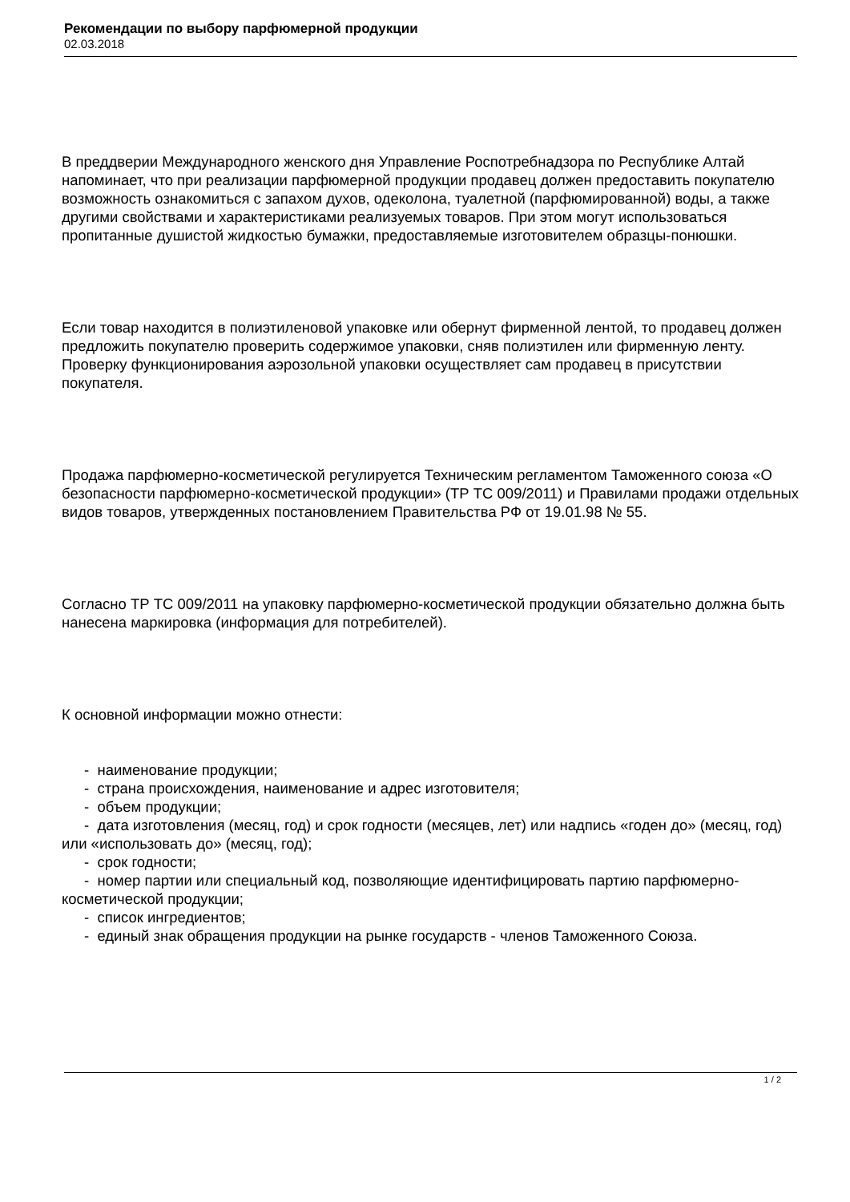Рекомендации по выбору парфюмерной продукции
02.03.2018
В преддверии Международного женского дня Управление Роспотребнадзора по Республике Алтай напоминает, что при реализации парфюмерной продукции продавец должен предоставить покупателю возможность ознакомиться с запахом духов, одеколона, туалетной (парфюмированной) воды, а также другими свойствами и характеристиками реализуемых товаров. При этом могут использоваться пропитанные душистой жидкостью бумажки, предоставляемые изготовителем образцы-понюшки.
Если товар находится в полиэтиленовой упаковке или обернут фирменной лентой, то продавец должен предложить покупателю проверить содержимое упаковки, сняв полиэтилен или фирменную ленту. Проверку функционирования аэрозольной упаковки осуществляет сам продавец в присутствии покупателя.
Продажа парфюмерно-косметической регулируется Техническим регламентом Таможенного союза «О безопасности парфюмерно-косметической продукции» (ТР ТС 009/2011) и Правилами продажи отдельных видов товаров, утвержденных постановлением Правительства РФ от 19.01.98 № 55.
Согласно ТР ТС 009/2011 на упаковку парфюмерно-косметической продукции обязательно должна быть нанесена маркировка (информация для потребителей).
К основной информации можно отнести:
- наименование продукции;
- страна происхождения, наименование и адрес изготовителя;
- объем продукции;
- дата изготовления (месяц, год) и срок годности (месяцев, лет) или надпись «годен до» (месяц, год) или «использовать до» (месяц, год);
- срок годности;
- номер партии или специальный код, позволяющие идентифицировать партию парфюмерно-косметической продукции;
- список ингредиентов;
- единый знак обращения продукции на рынке государств - членов Таможенного Союза.
1 / 2